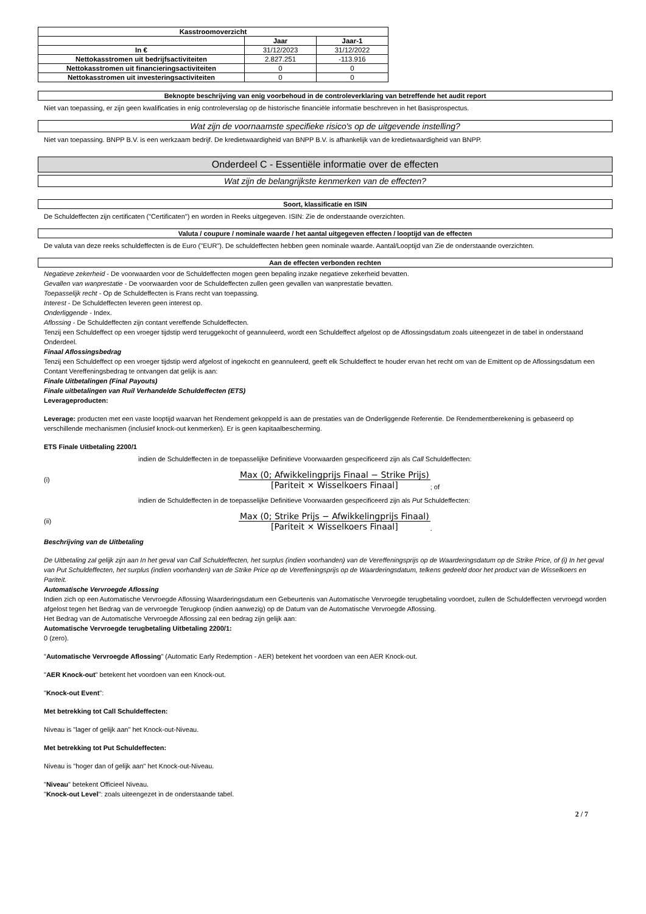| Kasstroomoverzicht | | |
| --- | --- | --- |
| | Jaar | Jaar-1 |
| In € | 31/12/2023 | 31/12/2022 |
| Nettokasstromen uit bedrijfsactiviteiten | 2.827.251 | -113.916 |
| Nettokasstromen uit financieringsactiviteiten | 0 | 0 |
| Nettokasstromen uit investeringsactiviteiten | 0 | 0 |
Beknopte beschrijving van enig voorbehoud in de controleverklaring van betreffende het audit report
Niet van toepassing, er zijn geen kwalificaties in enig controleverslag op de historische financiële informatie beschreven in het Basisprospectus.
Wat zijn de voornaamste specifieke risico's op de uitgevende instelling?
Niet van toepassing. BNPP B.V. is een werkzaam bedrijf. De kredietwaardigheid van BNPP B.V. is afhankelijk van de kredietwaardigheid van BNPP.
Onderdeel C - Essentiële informatie over de effecten
Wat zijn de belangrijkste kenmerken van de effecten?
Soort, klassificatie en ISIN
De Schuldeffecten zijn certificaten ("Certificaten") en worden in Reeks uitgegeven. ISIN: Zie de onderstaande overzichten.
Valuta / coupure / nominale waarde / het aantal uitgegeven effecten / looptijd van de effecten
De valuta van deze reeks schuldeffecten is de Euro ("EUR"). De schuldeffecten hebben geen nominale waarde. Aantal/Looptijd van Zie de onderstaande overzichten.
Aan de effecten verbonden rechten
Negatieve zekerheid - De voorwaarden voor de Schuldeffecten mogen geen bepaling inzake negatieve zekerheid bevatten.
Gevallen van wanprestatie - De voorwaarden voor de Schuldeffecten zullen geen gevallen van wanprestatie bevatten.
Toepasselijk recht - Op de Schuldeffecten is Frans recht van toepassing.
Interest - De Schuldeffecten leveren geen interest op.
Onderliggende - Index.
Aflossing - De Schuldeffecten zijn contant vereffende Schuldeffecten.
Tenzij een Schuldeffect op een vroeger tijdstip werd teruggekocht of geannuleerd, wordt een Schuldeffect afgelost op de Aflossingsdatum zoals uiteengezet in de tabel in onderstaand Onderdeel.
Finaal Aflossingsbedrag
Tenzij een Schuldeffect op een vroeger tijdstip werd afgelost of ingekocht en geannuleerd, geeft elk Schuldeffect te houder ervan het recht om van de Emittent op de Aflossingsdatum een Contant Vereffeningsbedrag te ontvangen dat gelijk is aan:
Finale Uitbetalingen (Final Payouts)
Finale uitbetalingen van Ruil Verhandelde Schuldeffecten (ETS)
Leverageproducten:
Leverage: producten met een vaste looptijd waarvan het Rendement gekoppeld is aan de prestaties van de Onderliggende Referentie. De Rendementberekening is gebaseerd op verschillende mechanismen (inclusief knock-out kenmerken). Er is geen kapitaalbescherming.
ETS Finale Uitbetaling 2200/1
indien de Schuldeffecten in de toepasselijke Definitieve Voorwaarden gespecificeerd zijn als Call Schuldeffecten:
(i) Max (0; Afwikkelingprijs Finaal − Strike Prijs) [Pariteit × Wisselkoers Finaal] ; of
indien de Schuldeffecten in de toepasselijke Definitieve Voorwaarden gespecificeerd zijn als Put Schuldeffecten:
(ii) Max (0; Strike Prijs − Afwikkelingprijs Finaal) [Pariteit × Wisselkoers Finaal] .
Beschrijving van de Uitbetaling
De Uitbetaling zal gelijk zijn aan In het geval van Call Schuldeffecten, het surplus (indien voorhanden) van de Vereffeningsprijs op de Waarderingsdatum op de Strike Price, of (i) In het geval van Put Schuldeffecten, het surplus (indien voorhanden) van de Strike Price op de Vereffeningsprijs op de Waarderingsdatum, telkens gedeeld door het product van de Wisselkoers en Pariteit.
Automatische Vervroegde Aflossing
Indien zich op een Automatische Vervroegde Aflossing Waarderingsdatum een Gebeurtenis van Automatische Vervroegde terugbetaling voordoet, zullen de Schuldeffecten vervroegd worden afgelost tegen het Bedrag van de vervroegde Terugkoop (indien aanwezig) op de Datum van de Automatische Vervroegde Aflossing.
Het Bedrag van de Automatische Vervroegde Aflossing zal een bedrag zijn gelijk aan:
Automatische Vervroegde terugbetaling Uitbetaling 2200/1:
0 (zero).
"Automatische Vervroegde Aflossing" (Automatic Early Redemption - AER) betekent het voordoen van een AER Knock-out.
"AER Knock-out" betekent het voordoen van een Knock-out.
"Knock-out Event":
Met betrekking tot Call Schuldeffecten:
Niveau is "lager of gelijk aan" het Knock-out-Niveau.
Met betrekking tot Put Schuldeffecten:
Niveau is "hoger dan of gelijk aan" het Knock-out-Niveau.
"Niveau" betekent Officieel Niveau.
"Knock-out Level": zoals uiteengezet in de onderstaande tabel.
2 / 7